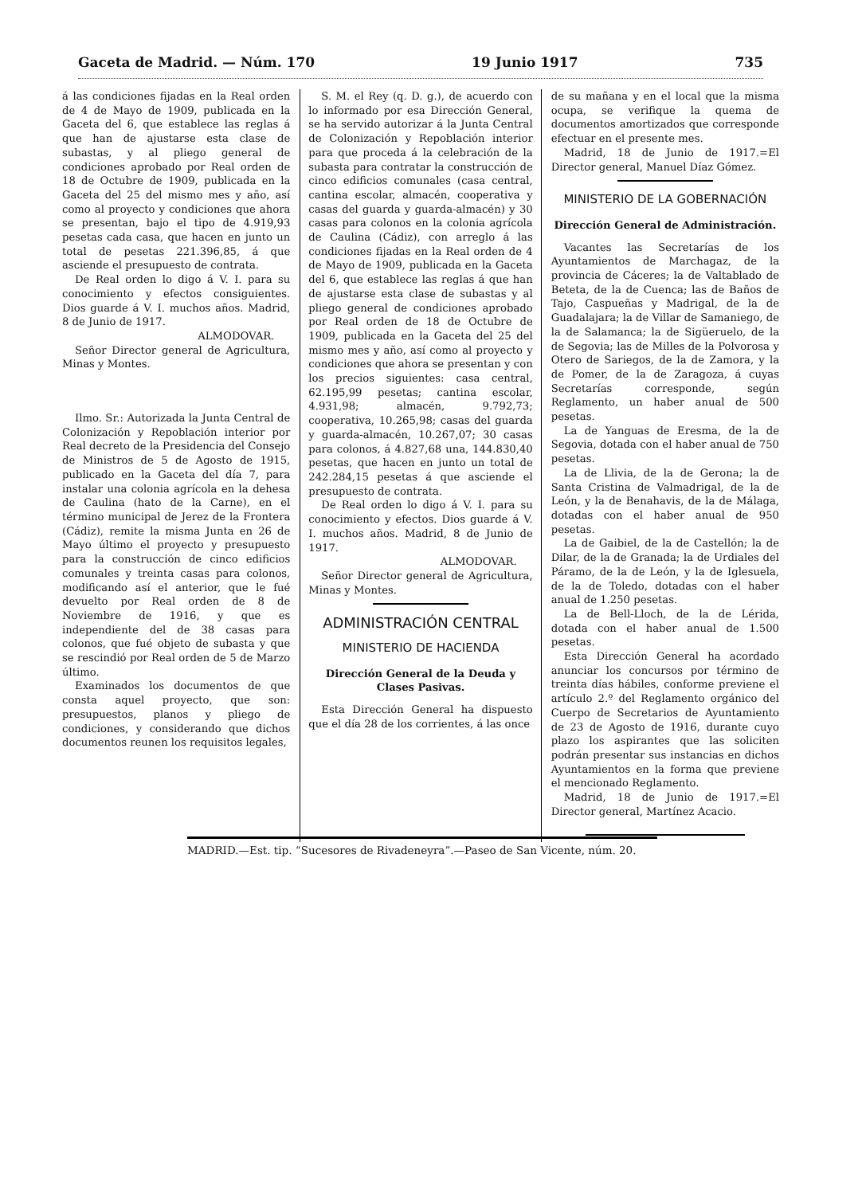Gaceta de Madrid. — Núm. 170 19 Junio 1917 735
á las condiciones fijadas en la Real orden de 4 de Mayo de 1909, publicada en la Gaceta del 6, que establece las reglas á que han de ajustarse esta clase de subastas, y al pliego general de condiciones aprobado por Real orden de 18 de Octubre de 1909, publicada en la Gaceta del 25 del mismo mes y año, así como al proyecto y condiciones que ahora se presentan, bajo el tipo de 4.919,93 pesetas cada casa, que hacen en junto un total de pesetas 221.396,85, á que asciende el presupuesto de contrata.
De Real orden lo digo á V. I. para su conocimiento y efectos consiguientes. Dios guarde á V. I. muchos años. Madrid, 8 de Junio de 1917.
ALMODOVAR.
Señor Director general de Agricultura, Minas y Montes.
Ilmo. Sr.: Autorizada la Junta Central de Colonización y Repoblación interior por Real decreto de la Presidencia del Consejo de Ministros de 5 de Agosto de 1915, publicado en la Gaceta del día 7, para instalar una colonia agrícola en la dehesa de Caulina (hato de la Carne), en el término municipal de Jerez de la Frontera (Cádiz), remite la misma Junta en 26 de Mayo último el proyecto y presupuesto para la construcción de cinco edificios comunales y treinta casas para colonos, modificando así el anterior, que le fué devuelto por Real orden de 8 de Noviembre de 1916, y que es independiente del de 38 casas para colonos, que fué objeto de subasta y que se rescindió por Real orden de 5 de Marzo último.
Examinados los documentos de que consta aquel proyecto, que son: presupuestos, planos y pliego de condiciones, y considerando que dichos documentos reunen los requisitos legales,
S. M. el Rey (q. D. g.), de acuerdo con lo informado por esa Dirección General, se ha servido autorizar á la Junta Central de Colonización y Repoblación interior para que proceda á la celebración de la subasta para contratar la construcción de cinco edificios comunales (casa central, cantina escolar, almacén, cooperativa y casas del guarda y guarda-almacén) y 30 casas para colonos en la colonia agrícola de Caulina (Cádiz), con arreglo á las condiciones fijadas en la Real orden de 4 de Mayo de 1909, publicada en la Gaceta del 6, que establece las reglas á que han de ajustarse esta clase de subastas y al pliego general de condiciones aprobado por Real orden de 18 de Octubre de 1909, publicada en la Gaceta del 25 del mismo mes y año, así como al proyecto y condiciones que ahora se presentan y con los precios siguientes: casa central, 62.195,99 pesetas; cantina escolar, 4.931,98; almacén, 9.792,73; cooperativa, 10.265,98; casas del guarda y guarda-almacén, 10.267,07; 30 casas para colonos, á 4.827,68 una, 144.830,40 pesetas, que hacen en junto un total de 242.284,15 pesetas á que asciende el presupuesto de contrata.
De Real orden lo digo á V. I. para su conocimiento y efectos. Dios guarde á V. I. muchos años. Madrid, 8 de Junio de 1917.
ALMODOVAR.
Señor Director general de Agricultura, Minas y Montes.
ADMINISTRACIÓN CENTRAL
MINISTERIO DE HACIENDA
Dirección General de la Deuda y Clases Pasivas.
Esta Dirección General ha dispuesto que el día 28 de los corrientes, á las once
de su mañana y en el local que la misma ocupa, se verifique la quema de documentos amortizados que corresponde efectuar en el presente mes.
Madrid, 18 de Junio de 1917.=El Director general, Manuel Díaz Gómez.
MINISTERIO DE LA GOBERNACIÓN
Dirección General de Administración.
Vacantes las Secretarías de los Ayuntamientos de Marchagaz, de la provincia de Cáceres; la de Valtablado de Beteta, de la de Cuenca; las de Baños de Tajo, Caspueñas y Madrigal, de la de Guadalajara; la de Villar de Samaniego, de la de Salamanca; la de Sigüeruelo, de la de Segovia; las de Milles de la Polvorosa y Otero de Sariegos, de la de Zamora, y la de Pomer, de la de Zaragoza, á cuyas Secretarías corresponde, según Reglamento, un haber anual de 500 pesetas.
La de Yanguas de Eresma, de la de Segovia, dotada con el haber anual de 750 pesetas.
La de Llivia, de la de Gerona; la de Santa Cristina de Valmadrigal, de la de León, y la de Benahavis, de la de Málaga, dotadas con el haber anual de 950 pesetas.
La de Gaibiel, de la de Castellón; la de Dilar, de la de Granada; la de Urdiales del Páramo, de la de León, y la de Iglesuela, de la de Toledo, dotadas con el haber anual de 1.250 pesetas.
La de Bell-Lloch, de la de Lérida, dotada con el haber anual de 1.500 pesetas.
Esta Dirección General ha acordado anunciar los concursos por término de treinta días hábiles, conforme previene el artículo 2.º del Reglamento orgánico del Cuerpo de Secretarios de Ayuntamiento de 23 de Agosto de 1916, durante cuyo plazo los aspirantes que las soliciten podrán presentar sus instancias en dichos Ayuntamientos en la forma que previene el mencionado Reglamento.
Madrid, 18 de Junio de 1917.=El Director general, Martínez Acacio.
MADRID.—Est. tip. “Sucesores de Rivadeneyra”.—Paseo de San Vicente, núm. 20.